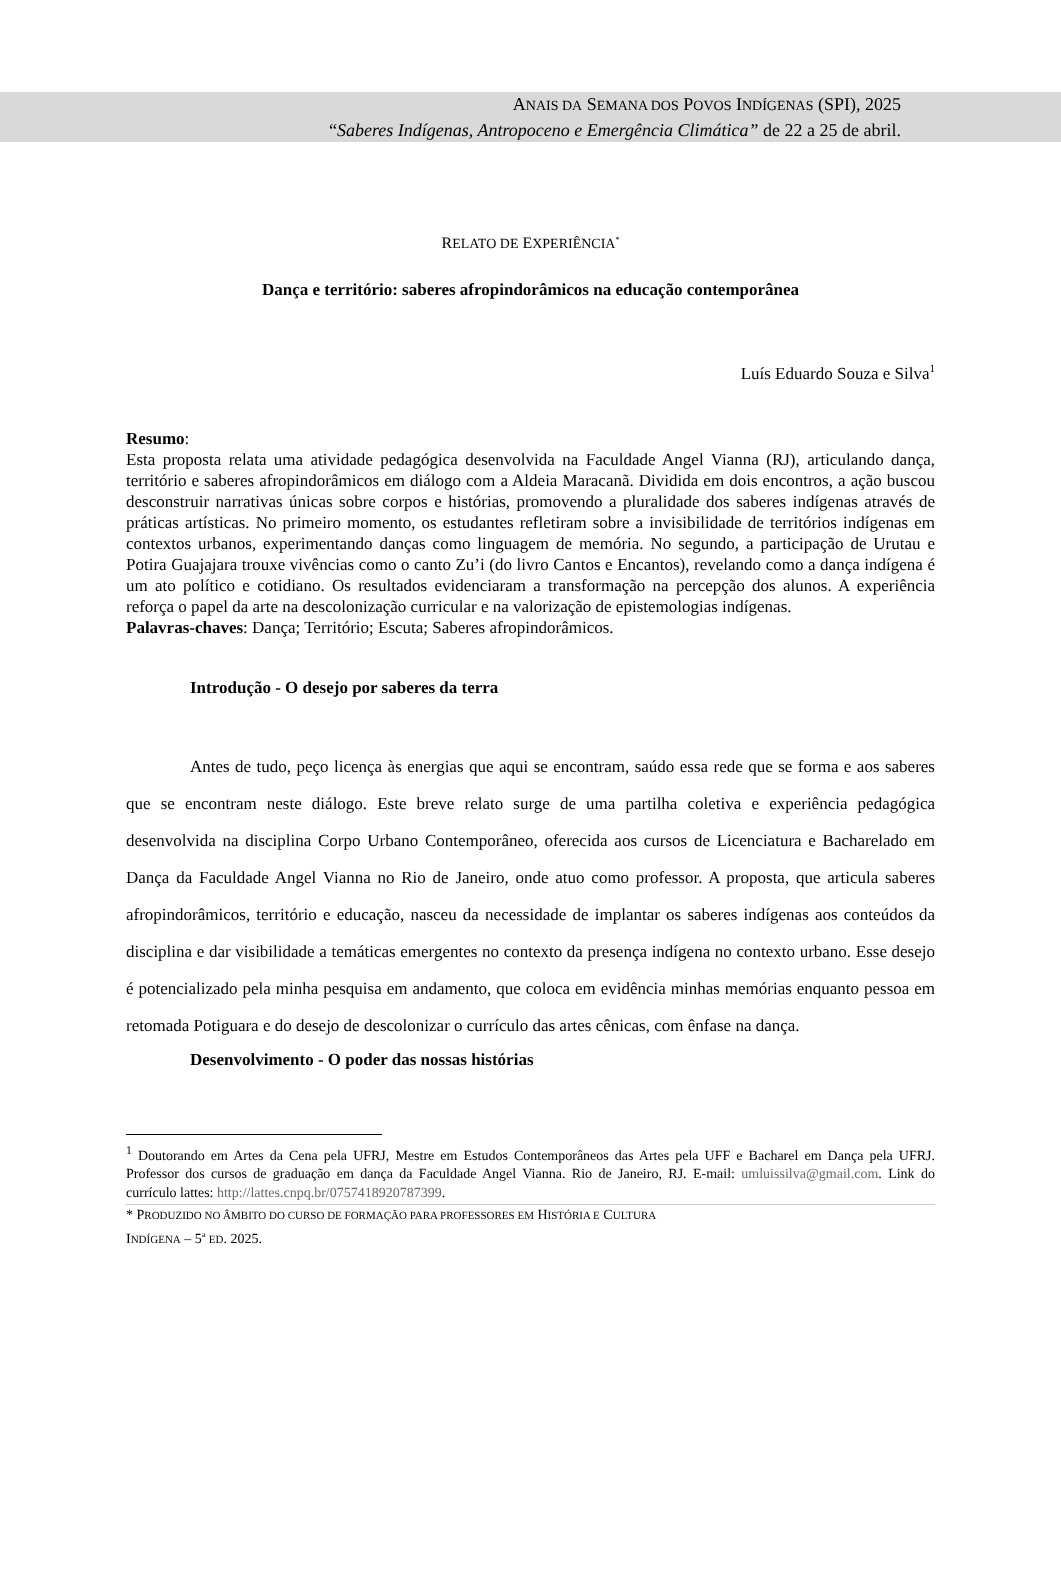ANAIS DA SEMANA DOS POVOS INDÍGENAS (SPI), 2025
“Saberes Indígenas, Antropoceno e Emergência Climática” de 22 a 25 de abril.
RELATO DE EXPERIÊNCIA<sup>*</sup>
Dança e território: saberes afropindorâmicos na educação contemporânea
Luís Eduardo Souza e Silva<sup>1</sup>
Resumo:
Esta proposta relata uma atividade pedagógica desenvolvida na Faculdade Angel Vianna (RJ), articulando dança, território e saberes afropindorâmicos em diálogo com a Aldeia Maracanã. Dividida em dois encontros, a ação buscou desconstruir narrativas únicas sobre corpos e histórias, promovendo a pluralidade dos saberes indígenas através de práticas artísticas. No primeiro momento, os estudantes refletiram sobre a invisibilidade de territórios indígenas em contextos urbanos, experimentando danças como linguagem de memória. No segundo, a participação de Urutau e Potira Guajajara trouxe vivências como o canto Zu’i (do livro Cantos e Encantos), revelando como a dança indígena é um ato político e cotidiano. Os resultados evidenciaram a transformação na percepção dos alunos. A experiência reforça o papel da arte na descolonização curricular e na valorização de epistemologias indígenas.
Palavras-chaves: Dança; Território; Escuta; Saberes afropindorâmicos.
Introdução - O desejo por saberes da terra
Antes de tudo, peço licença às energias que aqui se encontram, saúdo essa rede que se forma e aos saberes que se encontram neste diálogo. Este breve relato surge de uma partilha coletiva e experiência pedagógica desenvolvida na disciplina Corpo Urbano Contemporâneo, oferecida aos cursos de Licenciatura e Bacharelado em Dança da Faculdade Angel Vianna no Rio de Janeiro, onde atuo como professor. A proposta, que articula saberes afropindorâmicos, território e educação, nasceu da necessidade de implantar os saberes indígenas aos conteúdos da disciplina e dar visibilidade a temáticas emergentes no contexto da presença indígena no contexto urbano. Esse desejo é potencializado pela minha pesquisa em andamento, que coloca em evidência minhas memórias enquanto pessoa em retomada Potiguara e do desejo de descolonizar o currículo das artes cênicas, com ênfase na dança.
Desenvolvimento - O poder das nossas histórias
<sup>1</sup> Doutorando em Artes da Cena pela UFRJ, Mestre em Estudos Contemporâneos das Artes pela UFF e Bacharel em Dança pela UFRJ. Professor dos cursos de graduação em dança da Faculdade Angel Vianna. Rio de Janeiro, RJ. E-mail: umluissilva@gmail.com. Link do currículo lattes: http://lattes.cnpq.br/0757418920787399.
* PRODUZIDO NO ÂMBITO DO CURSO DE FORMAÇÃO PARA PROFESSORES EM HISTÓRIA E CULTURA
INDÍGENA – 5<sup>a</sup> ED. 2025.